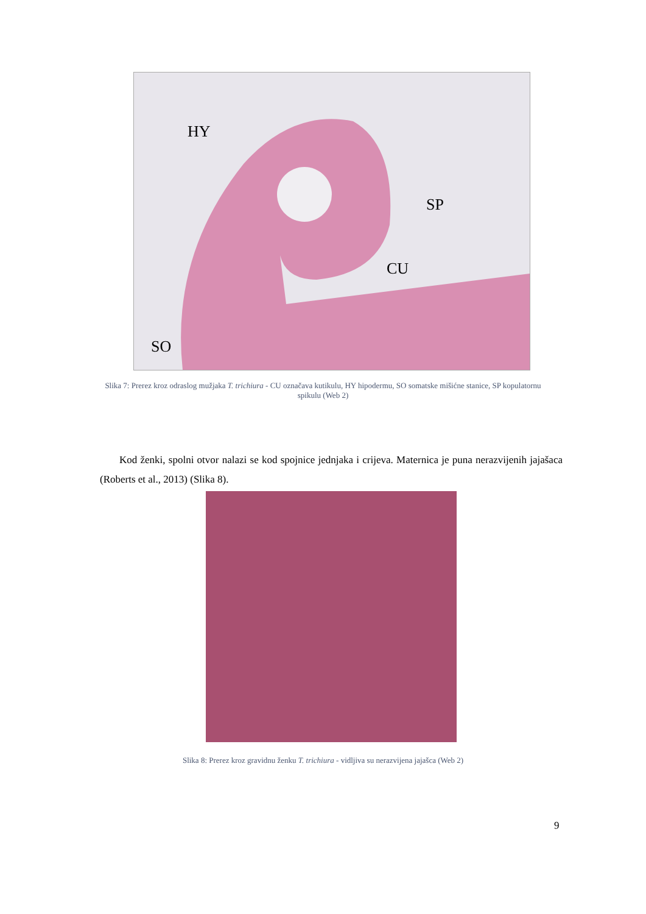HY
SP
CU
SO
Slika 7: Prerez kroz odraslog mužjaka T. trichiura - CU označava kutikulu, HY hipodermu, SO somatske mišićne stanice, SP kopulatornu spikulu (Web 2)
Kod ženki, spolni otvor nalazi se kod spojnice jednjaka i crijeva. Maternica je puna nerazvijenih jajašaca (Roberts et al., 2013) (Slika 8).
Slika 8: Prerez kroz gravidnu ženku T. trichiura - vidljiva su nerazvijena jajašca (Web 2)
9